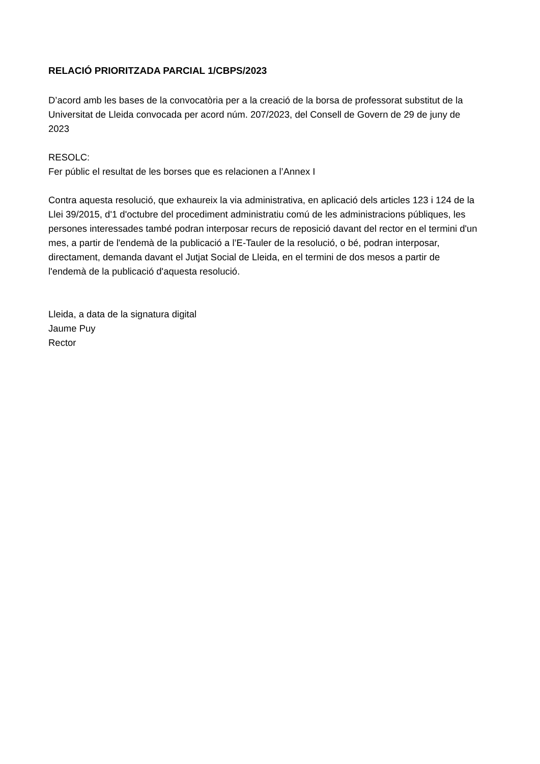RELACIÓ PRIORITZADA PARCIAL 1/CBPS/2023
D’acord amb les bases de la convocatòria per a la creació de la borsa de professorat substitut de la Universitat de Lleida convocada per acord núm. 207/2023, del Consell de Govern de 29 de juny de 2023
RESOLC:
Fer públic el resultat de les borses que es relacionen a l’Annex I
Contra aquesta resolució, que exhaureix la via administrativa, en aplicació dels articles 123 i 124 de la Llei 39/2015, d'1 d'octubre del procediment administratiu comú de les administracions públiques, les persones interessades també podran interposar recurs de reposició davant del rector en el termini d'un mes, a partir de l'endemà de la publicació a l’E-Tauler de la resolució, o bé, podran interposar, directament, demanda davant el Jutjat Social de Lleida, en el termini de dos mesos a partir de l'endemà de la publicació d'aquesta resolució.
Lleida, a data de la signatura digital
Jaume Puy
Rector